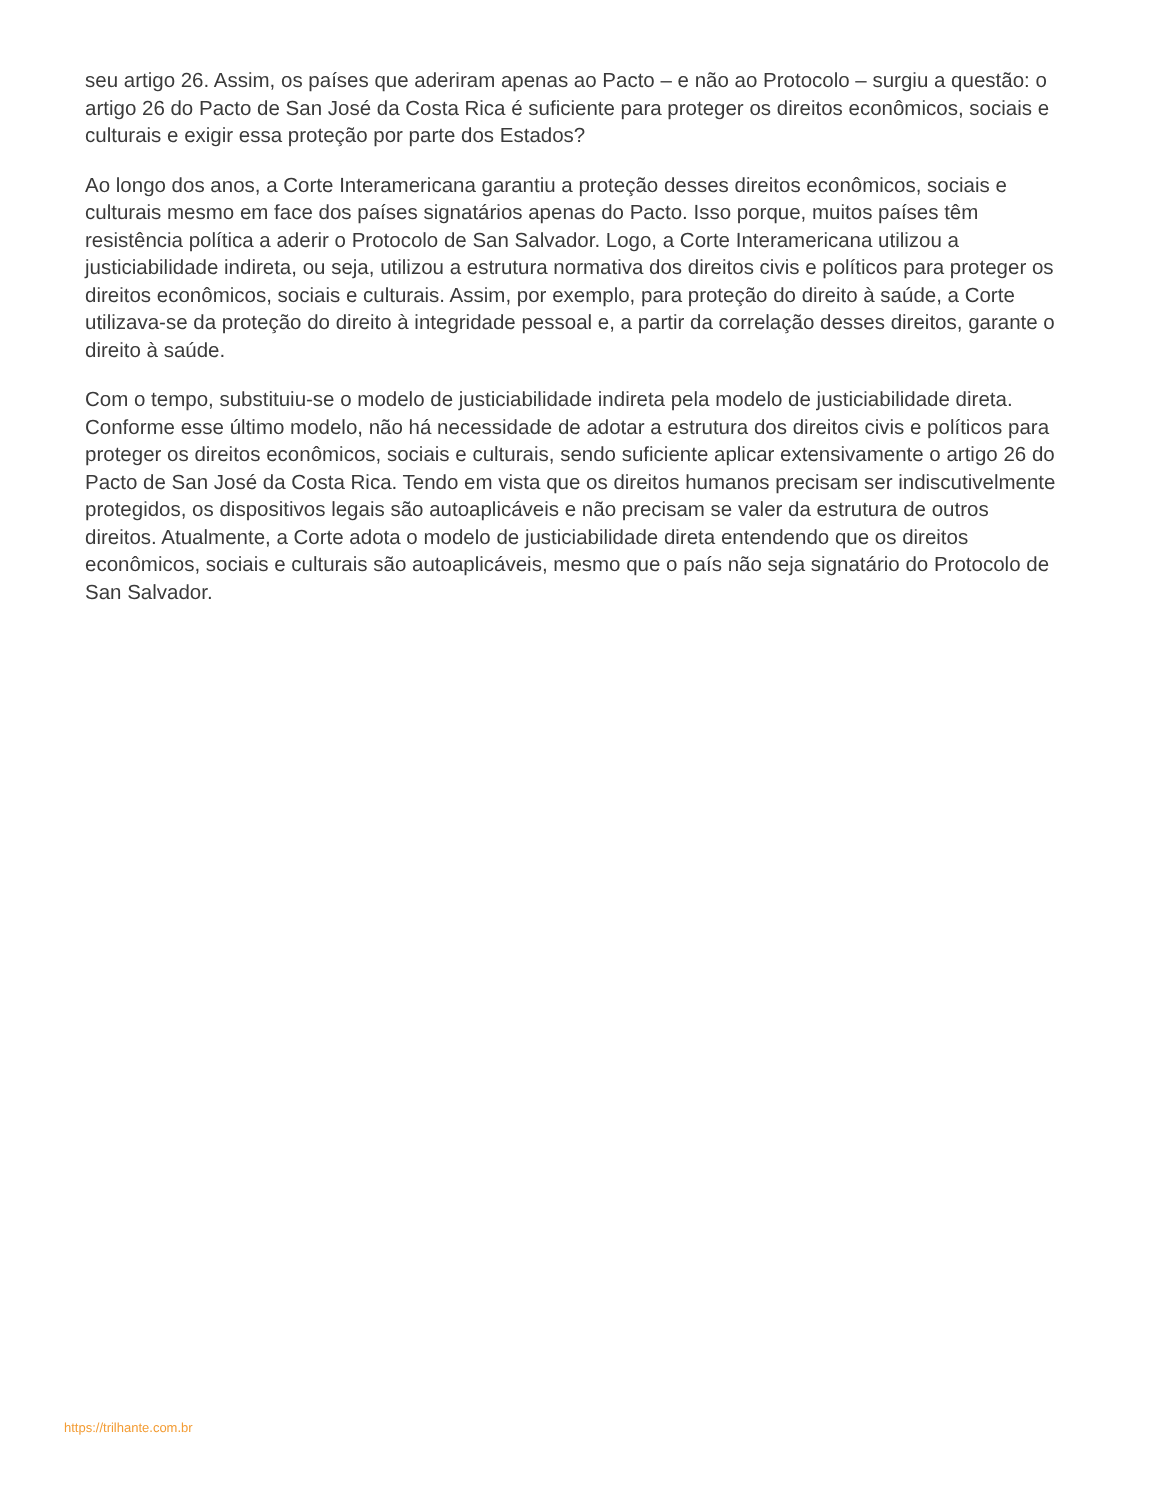seu artigo 26. Assim, os países que aderiram apenas ao Pacto – e não ao Protocolo – surgiu a questão: o artigo 26 do Pacto de San José da Costa Rica é suficiente para proteger os direitos econômicos, sociais e culturais e exigir essa proteção por parte dos Estados?
Ao longo dos anos, a Corte Interamericana garantiu a proteção desses direitos econômicos, sociais e culturais mesmo em face dos países signatários apenas do Pacto. Isso porque, muitos países têm resistência política a aderir o Protocolo de San Salvador. Logo, a Corte Interamericana utilizou a justiciabilidade indireta, ou seja, utilizou a estrutura normativa dos direitos civis e políticos para proteger os direitos econômicos, sociais e culturais. Assim, por exemplo, para proteção do direito à saúde, a Corte utilizava-se da proteção do direito à integridade pessoal e, a partir da correlação desses direitos, garante o direito à saúde.
Com o tempo, substituiu-se o modelo de justiciabilidade indireta pela modelo de justiciabilidade direta. Conforme esse último modelo, não há necessidade de adotar a estrutura dos direitos civis e políticos para proteger os direitos econômicos, sociais e culturais, sendo suficiente aplicar extensivamente o artigo 26 do Pacto de San José da Costa Rica. Tendo em vista que os direitos humanos precisam ser indiscutivelmente protegidos, os dispositivos legais são autoaplicáveis e não precisam se valer da estrutura de outros direitos. Atualmente, a Corte adota o modelo de justiciabilidade direta entendendo que os direitos econômicos, sociais e culturais são autoaplicáveis, mesmo que o país não seja signatário do Protocolo de San Salvador.
https://trilhante.com.br